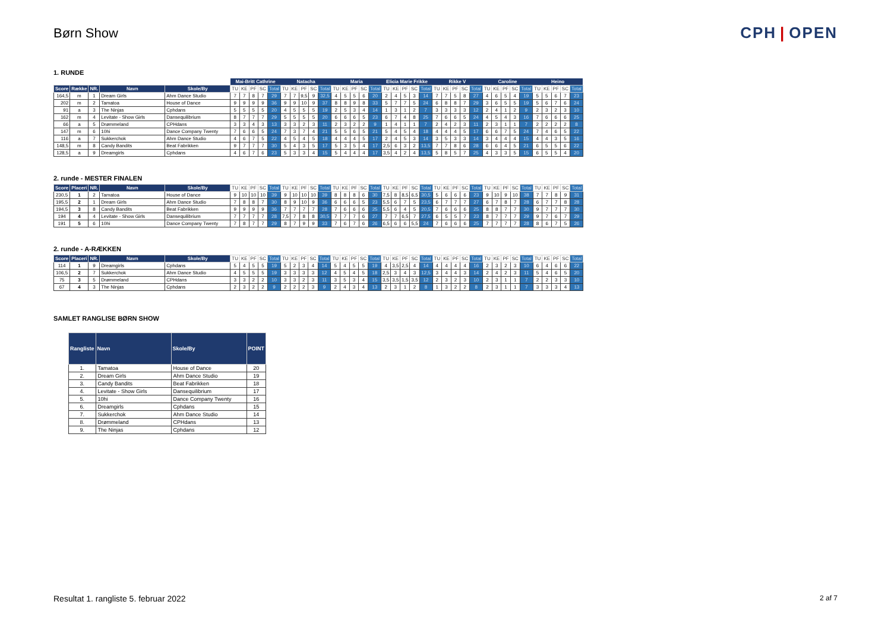Børn Show
CPH | OPEN
1. RUNDE
| | | | | | Mai-Britt Cathrine | | | | | Natacha | | | | | Maria | | | | | Elicia Marie Frikke | | | | | Rikke V | | | | | Caroline | | | | | Heino | | | | |
| --- | --- | --- | --- | --- | --- | --- | --- | --- | --- | --- | --- | --- | --- | --- | --- | --- | --- | --- | --- | --- | --- | --- | --- | --- | --- | --- | --- | --- | --- | --- | --- | --- | --- | --- | --- | --- | --- | --- | --- |
| Score | Række | NR. | Navn | Skole/By | TU | KE | PF | SC | Total | TU | KE | PF | SC | Total | TU | KE | PF | SC | Total | TU | KE | PF | SC | Total | TU | KE | PF | SC | Total | TU | KE | PF | SC | Total | TU | KE | PF | SC | Total |
| 164,5 | m | 1 | Dream Girls | Ahm Dance Studio | 7 | 7 | 8 | 7 | 29 | 7 | 7 | 9,5 | 9 | 32,5 | 4 | 5 | 5 | 6 | 20 | 2 | 4 | 5 | 3 | 14 | 7 | 7 | 5 | 8 | 27 | 4 | 6 | 5 | 4 | 19 | 5 | 5 | 6 | 7 | 23 |
| 202 | m | 2 | Tamatoa | House of Dance | 9 | 9 | 9 | 9 | 36 | 9 | 9 | 10 | 9 | 37 | 8 | 8 | 9 | 8 | 33 | 5 | 7 | 7 | 5 | 24 | 6 | 8 | 8 | 7 | 29 | 3 | 6 | 5 | 5 | 19 | 5 | 6 | 7 | 6 | 24 |
| 91 | a | 3 | The Ninjas | Cphdans | 5 | 5 | 5 | 5 | 20 | 4 | 5 | 5 | 5 | 19 | 2 | 5 | 3 | 4 | 14 | 1 | 3 | 1 | 2 | 7 | 3 | 3 | 3 | 3 | 12 | 2 | 4 | 1 | 2 | 9 | 2 | 3 | 2 | 3 | 10 |
| 162 | m | 4 | Levitate - Show Girls | Dansequilibrium | 8 | 7 | 7 | 7 | 29 | 5 | 5 | 5 | 5 | 20 | 6 | 6 | 6 | 5 | 23 | 6 | 7 | 4 | 8 | 25 | 7 | 6 | 6 | 5 | 24 | 4 | 5 | 4 | 3 | 16 | 7 | 6 | 6 | 6 | 25 |
| 66 | a | 5 | Drømmeland | CPHdans | 3 | 3 | 4 | 3 | 13 | 3 | 3 | 2 | 3 | 11 | 2 | 3 | 2 | 2 | 9 | 1 | 4 | 1 | 1 | 7 | 2 | 4 | 2 | 3 | 11 | 2 | 3 | 1 | 1 | 7 | 2 | 2 | 2 | 2 | 8 |
| 147 | m | 6 | 10hi | Dance Company Twenty | 7 | 6 | 6 | 5 | 24 | 7 | 3 | 7 | 4 | 21 | 5 | 5 | 6 | 5 | 21 | 5 | 4 | 5 | 4 | 18 | 4 | 4 | 4 | 5 | 17 | 6 | 6 | 7 | 5 | 24 | 7 | 4 | 6 | 5 | 22 |
| 116 | a | 7 | Sukkerchok | Ahm Dance Studio | 4 | 6 | 7 | 5 | 22 | 4 | 5 | 4 | 5 | 18 | 4 | 4 | 4 | 5 | 17 | 2 | 4 | 5 | 3 | 14 | 3 | 5 | 3 | 3 | 14 | 3 | 4 | 4 | 4 | 15 | 4 | 4 | 3 | 5 | 16 |
| 148,5 | m | 8 | Candy Bandits | Beat Fabrikken | 9 | 7 | 7 | 7 | 30 | 5 | 4 | 3 | 5 | 17 | 5 | 3 | 5 | 4 | 17 | 2,5 | 6 | 3 | 2 | 13,5 | 7 | 7 | 8 | 6 | 28 | 6 | 6 | 4 | 5 | 21 | 6 | 5 | 5 | 6 | 22 |
| 128,5 | a | 9 | Dreamgirls | Cphdans | 4 | 6 | 7 | 6 | 23 | 5 | 3 | 3 | 4 | 15 | 5 | 4 | 4 | 4 | 17 | 3,5 | 4 | 2 | 4 | 13,5 | 5 | 8 | 5 | 7 | 25 | 4 | 3 | 3 | 5 | 15 | 6 | 5 | 5 | 4 | 20 |
2. runde - MESTER FINALEN
| Score | Placeri | NR. | Navn | Skole/By | TU | KE | PF | SC | Total | TU | KE | PF | SC | Total | TU | KE | PF | SC | Total | TU | KE | PF | SC | Total | TU | KE | PF | SC | Total | TU | KE | PF | SC | Total | TU | KE | PF | SC | Total |
| --- | --- | --- | --- | --- | --- | --- | --- | --- | --- | --- | --- | --- | --- | --- | --- | --- | --- | --- | --- | --- | --- | --- | --- | --- | --- | --- | --- | --- | --- | --- | --- | --- | --- | --- | --- | --- | --- | --- | --- |
| 230,5 | 1 | 2 | Tamatoa | House of Dance | 9 | 10 | 10 | 10 | 39 | 9 | 10 | 10 | 10 | 39 | 8 | 8 | 8 | 6 | 30 | 7,5 | 8 | 8,5 | 6,5 | 30,5 | 5 | 6 | 6 | 6 | 23 | 9 | 10 | 9 | 10 | 38 | 7 | 7 | 8 | 9 | 31 |
| 195,5 | 2 | 1 | Dream Girls | Ahm Dance Studio | 7 | 8 | 8 | 7 | 30 | 8 | 9 | 10 | 9 | 36 | 6 | 6 | 6 | 5 | 23 | 5,5 | 6 | 7 | 5 | 23,5 | 6 | 7 | 7 | 7 | 27 | 6 | 7 | 8 | 7 | 28 | 6 | 7 | 7 | 8 | 28 |
| 194,5 | 3 | 8 | Candy Bandits | Beat Fabrikken | 9 | 9 | 9 | 9 | 36 | 7 | 7 | 7 | 7 | 28 | 7 | 6 | 6 | 6 | 25 | 5,5 | 6 | 4 | 5 | 20,5 | 7 | 6 | 6 | 6 | 25 | 8 | 8 | 7 | 7 | 30 | 9 | 7 | 7 | 7 | 30 |
| 194 | 4 | 4 | Levitate - Show Girls | Dansequilibrium | 7 | 7 | 7 | 7 | 28 | 7,5 | 7 | 8 | 8 | 30,5 | 7 | 7 | 7 | 6 | 27 | 7 | 7 | 6,5 | 7 | 27,5 | 6 | 5 | 5 | 7 | 23 | 8 | 7 | 7 | 7 | 29 | 9 | 7 | 6 | 7 | 29 |
| 191 | 5 | 6 | 10hi | Dance Company Twenty | 7 | 8 | 7 | 7 | 29 | 8 | 7 | 9 | 9 | 33 | 7 | 6 | 7 | 6 | 26 | 6,5 | 6 | 6 | 5,5 | 24 | 7 | 6 | 6 | 6 | 25 | 7 | 7 | 7 | 7 | 28 | 8 | 6 | 7 | 5 | 26 |
2. runde - A-RÆKKEN
| Score | Placeri | NR. | Navn | Skole/By | TU | KE | PF | SC | Total | TU | KE | PF | SC | Total | TU | KE | PF | SC | Total | TU | KE | PF | SC | Total | TU | KE | PF | SC | Total | TU | KE | PF | SC | Total | TU | KE | PF | SC | Total |
| --- | --- | --- | --- | --- | --- | --- | --- | --- | --- | --- | --- | --- | --- | --- | --- | --- | --- | --- | --- | --- | --- | --- | --- | --- | --- | --- | --- | --- | --- | --- | --- | --- | --- | --- | --- | --- | --- | --- | --- |
| 114 | 1 | 9 | Dreamgirls | Cphdans | 5 | 4 | 5 | 5 | 19 | 5 | 2 | 3 | 4 | 14 | 5 | 4 | 5 | 5 | 19 | 4 | 3,5 | 2,5 | 4 | 14 | 4 | 4 | 4 | 4 | 16 | 2 | 3 | 2 | 3 | 10 | 6 | 4 | 6 | 6 | 22 |
| 106,5 | 2 | 7 | Sukkerchok | Ahm Dance Studio | 4 | 5 | 5 | 5 | 19 | 3 | 3 | 3 | 3 | 12 | 4 | 5 | 4 | 5 | 18 | 2,5 | 3 | 4 | 3 | 12,5 | 3 | 4 | 4 | 3 | 14 | 2 | 4 | 2 | 3 | 11 | 5 | 4 | 6 | 5 | 20 |
| 75 | 3 | 5 | Drømmeland | CPHdans | 3 | 3 | 2 | 2 | 10 | 3 | 3 | 2 | 3 | 11 | 3 | 5 | 3 | 4 | 15 | 3,5 | 3,5 | 1,5 | 3,5 | 12 | 2 | 3 | 2 | 3 | 10 | 2 | 3 | 1 | 1 | 7 | 2 | 2 | 3 | 3 | 10 |
| 67 | 4 | 3 | The Ninjas | Cphdans | 2 | 3 | 2 | 2 | 9 | 2 | 2 | 2 | 3 | 9 | 2 | 4 | 3 | 4 | 13 | 2 | 3 | 1 | 2 | 8 | 1 | 3 | 2 | 2 | 8 | 2 | 3 | 1 | 1 | 7 | 3 | 3 | 3 | 4 | 13 |
SAMLET RANGLISE BØRN SHOW
| Rangliste | Navn | Skole/By | POINT |
| --- | --- | --- | --- |
| 1. | Tamatoa | House of Dance | 20 |
| 2. | Dream Girls | Ahm Dance Studio | 19 |
| 3. | Candy Bandits | Beat Fabrikken | 18 |
| 4. | Levitate - Show Girls | Dansequilibrium | 17 |
| 5. | 10hi | Dance Company Twenty | 16 |
| 6. | Dreamgirls | Cphdans | 15 |
| 7. | Sukkerchok | Ahm Dance Studio | 14 |
| 8. | Drømmeland | CPHdans | 13 |
| 9. | The Ninjas | Cphdans | 12 |
Resultat 1. rangliste 5. februar 2022 2 af 7